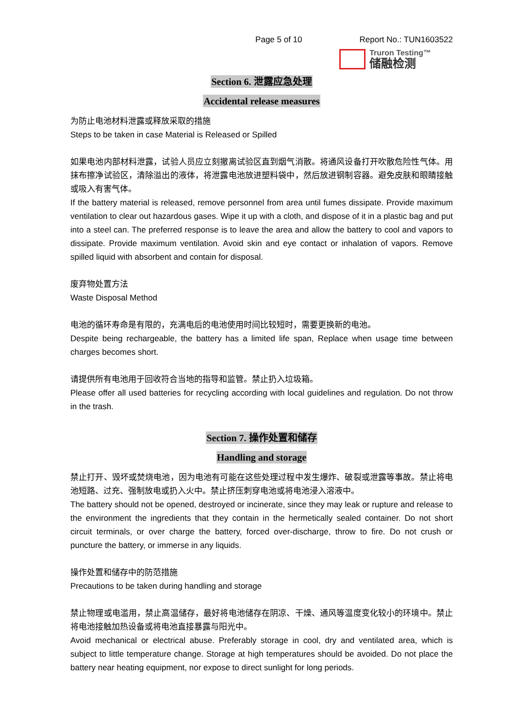Page 5 of 10 Report No.: TUN1603522
Truron Testing™
储融检测
Section 6. 泄露应急处理
Accidental release measures
为防止电池材料泄露或释放采取的措施
Steps to be taken in case Material is Released or Spilled
如果电池内部材料泄露，试验人员应立刻撤离试验区直到烟气消散。将通风设备打开吹散危险性气体。用抹布擦净试验区，清除溢出的液体，将泄露电池放进塑料袋中，然后放进钢制容器。避免皮肤和眼睛接触或吸入有害气体。
If the battery material is released, remove personnel from area until fumes dissipate. Provide maximum ventilation to clear out hazardous gases. Wipe it up with a cloth, and dispose of it in a plastic bag and put into a steel can. The preferred response is to leave the area and allow the battery to cool and vapors to dissipate. Provide maximum ventilation. Avoid skin and eye contact or inhalation of vapors. Remove spilled liquid with absorbent and contain for disposal.
废弃物处置方法
Waste Disposal Method
电池的循环寿命是有限的，充满电后的电池使用时间比较短时，需要更换新的电池。
Despite being rechargeable, the battery has a limited life span, Replace when usage time between charges becomes short.
请提供所有电池用于回收符合当地的指导和监管。禁止扔入垃圾箱。
Please offer all used batteries for recycling according with local guidelines and regulation. Do not throw in the trash.
Section 7. 操作处置和储存
Handling and storage
禁止打开、毁坏或焚烧电池，因为电池有可能在这些处理过程中发生爆炸、破裂或泄露等事故。禁止将电池短路、过充、强制放电或扔入火中。禁止挤压刺穿电池或将电池浸入溶液中。
The battery should not be opened, destroyed or incinerate, since they may leak or rupture and release to the environment the ingredients that they contain in the hermetically sealed container. Do not short circuit terminals, or over charge the battery, forced over-discharge, throw to fire. Do not crush or puncture the battery, or immerse in any liquids.
操作处置和储存中的防范措施
Precautions to be taken during handling and storage
禁止物理或电滥用，禁止高温储存，最好将电池储存在阴凉、干燥、通风等温度变化较小的环境中。禁止将电池接触加热设备或将电池直接暴露与阳光中。
Avoid mechanical or electrical abuse. Preferably storage in cool, dry and ventilated area, which is subject to little temperature change. Storage at high temperatures should be avoided. Do not place the battery near heating equipment, nor expose to direct sunlight for long periods.